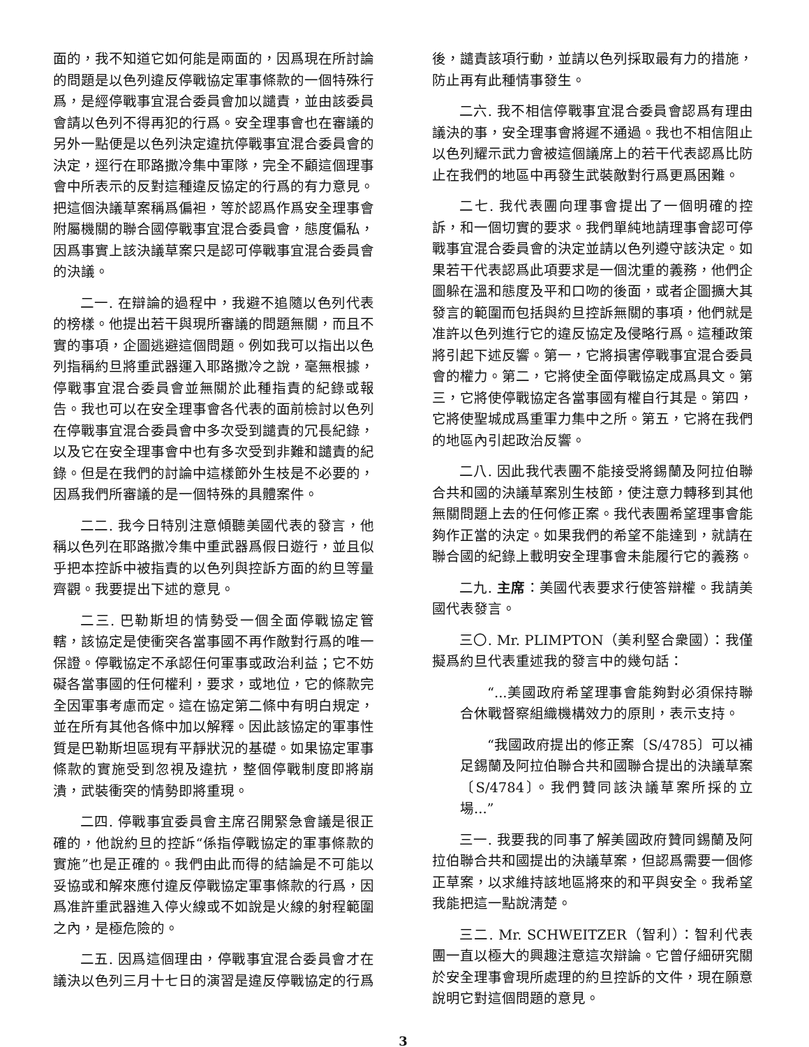面的，我不知道它如何能是兩面的，因爲現在所討論的問題是以色列違反停戰協定軍事條款的一個特殊行爲，是經停戰事宜混合委員會加以譴責，並由該委員會請以色列不得再犯的行爲。安全理事會也在審議的另外一點便是以色列決定違抗停戰事宜混合委員會的決定，逕行在耶路撒冷集中軍隊，完全不顧這個理事會中所表示的反對這種違反協定的行爲的有力意見。把這個決議草案稱爲偏袒，等於認爲作爲安全理事會附屬機關的聯合國停戰事宜混合委員會，態度偏私，因爲事實上該決議草案只是認可停戰事宜混合委員會的決議。
二一. 在辯論的過程中，我避不追隨以色列代表的榜樣。他提出若干與現所審議的問題無關，而且不實的事項，企圖逃避這個問題。例如我可以指出以色列指稱約旦將重武器運入耶路撒冷之說，毫無根據，停戰事宜混合委員會並無關於此種指責的紀錄或報告。我也可以在安全理事會各代表的面前檢討以色列在停戰事宜混合委員會中多次受到譴責的冗長紀錄，以及它在安全理事會中也有多次受到非難和譴責的紀錄。但是在我們的討論中這樣節外生枝是不必要的，因爲我們所審議的是一個特殊的具體案件。
二二. 我今日特別注意傾聽美國代表的發言，他稱以色列在耶路撒冷集中重武器爲假日遊行，並且似乎把本控訴中被指責的以色列與控訴方面的約旦等量齊觀。我要提出下述的意見。
二三. 巴勒斯坦的情勢受一個全面停戰協定管轄，該協定是使衝突各當事國不再作敵對行爲的唯一保證。停戰協定不承認任何軍事或政治利益；它不妨礙各當事國的任何權利，要求，或地位，它的條款完全因軍事考慮而定。這在協定第二條中有明白規定，並在所有其他各條中加以解釋。因此該協定的軍事性質是巴勒斯坦區現有平靜狀況的基礎。如果協定軍事條款的實施受到忽視及違抗，整個停戰制度即將崩潰，武裝衝突的情勢即將重現。
二四. 停戰事宜委員會主席召開緊急會議是很正確的，他說約旦的控訴“係指停戰協定的軍事條款的實施”也是正確的。我們由此而得的結論是不可能以妥協或和解來應付違反停戰協定軍事條款的行爲，因爲准許重武器進入停火線或不如說是火線的射程範圍之內，是極危險的。
二五. 因爲這個理由，停戰事宜混合委員會才在議決以色列三月十七日的演習是違反停戰協定的行爲
後，譴責該項行動，並請以色列採取最有力的措施，防止再有此種情事發生。
二六. 我不相信停戰事宜混合委員會認爲有理由議決的事，安全理事會將遲不通過。我也不相信阻止以色列耀示武力會被這個議席上的若干代表認爲比防止在我們的地區中再發生武裝敵對行爲更爲困難。
二七. 我代表團向理事會提出了一個明確的控訴，和一個切實的要求。我們單純地請理事會認可停戰事宜混合委員會的決定並請以色列遵守該決定。如果若干代表認爲此項要求是一個沈重的義務，他們企圖躲在溫和態度及平和口吻的後面，或者企圖擴大其發言的範圍而包括與約旦控訴無關的事項，他們就是准許以色列進行它的違反協定及侵略行爲。這種政策將引起下述反響。第一，它將損害停戰事宜混合委員會的權力。第二，它將使全面停戰協定成爲具文。第三，它將使停戰協定各當事國有權自行其是。第四，它將使聖城成爲重軍力集中之所。第五，它將在我們的地區內引起政治反響。
二八. 因此我代表團不能接受將錫蘭及阿拉伯聯合共和國的決議草案別生枝節，使注意力轉移到其他無關問題上去的任何修正案。我代表團希望理事會能夠作正當的決定。如果我們的希望不能達到，就請在聯合國的紀錄上載明安全理事會未能履行它的義務。
二九. 主席：美國代表要求行使答辯權。我請美國代表發言。
三〇. Mr. PLIMPTON（美利堅合衆國）：我僅擬爲約旦代表重述我的發言中的幾句話：
“...美國政府希望理事會能夠對必須保持聯合休戰督察組織機構效力的原則，表示支持。
“我國政府提出的修正案〔S/4785〕可以補足錫蘭及阿拉伯聯合共和國聯合提出的決議草案〔S/4784〕。我們贊同該決議草案所採的立場...”
三一. 我要我的同事了解美國政府贊同錫蘭及阿拉伯聯合共和國提出的決議草案，但認爲需要一個修正草案，以求維持該地區將來的和平與安全。我希望我能把這一點說淸楚。
三二. Mr. SCHWEITZER（智利）：智利代表團一直以極大的興趣注意這次辯論。它曾仔細研究關於安全理事會現所處理的約旦控訴的文件，現在願意說明它對這個問題的意見。
3